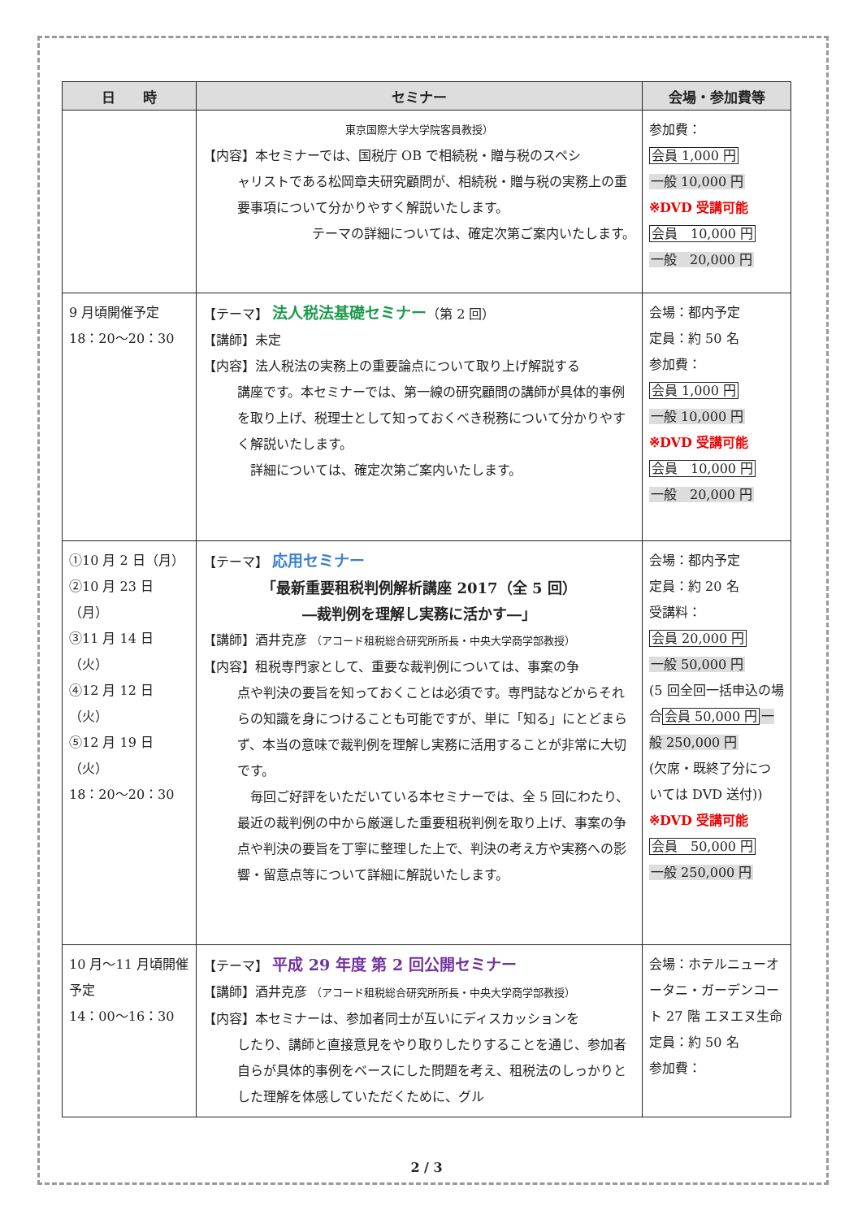| 日 時 | セミナー | 会場・参加費等 |
| --- | --- | --- |
| | 東京国際大学大学院客員教授） 【内容】本セミナーでは、国税庁 OB で相続税・贈与税のスペシ ャリストである松岡章夫研究顧問が、相続税・贈与税の実務上の重要事項について分かりやすく解説いたします。 テーマの詳細については、確定次第ご案内いたします。 | 参加費： 会員 1,000 円 一般 10,000 円 ※DVD 受講可能 会員 10,000 円 一般 20,000 円 |
| 9 月頃開催予定 18：20～20：30 | 【テーマ】 法人税法基礎セミナー （第 2 回） 【講師】未定 【内容】法人税法の実務上の重要論点について取り上げ解説する 講座です。本セミナーでは、第一線の研究顧問の講師が具体的事例を取り上げ、税理士として知っておくべき税務について分かりやすく解説いたします。 詳細については、確定次第ご案内いたします。 | 会場：都内予定 定員：約 50 名 参加費： 会員 1,000 円 一般 10,000 円 ※DVD 受講可能 会員 10,000 円 一般 20,000 円 |
| ①10 月 2 日（月） ②10 月 23 日（月） ③11 月 14 日（火） ④12 月 12 日（火） ⑤12 月 19 日（火） 18：20～20：30 | 【テーマ】 応用セミナー 「最新重要租税判例解析講座 2017（全 5 回） ―裁判例を理解し実務に活かす―」 【講師】酒井克彦 （アコード租税総合研究所所長・中央大学商学部教授） 【内容】租税専門家として、重要な裁判例については、事案の争 点や判決の要旨を知っておくことは必須です。専門誌などからそれらの知識を身につけることも可能ですが、単に「知る」にとどまらず、本当の意味で裁判例を理解し実務に活用することが非常に大切です。 毎回ご好評をいただいている本セミナーでは、全 5 回にわたり、最近の裁判例の中から厳選した重要租税判例を取り上げ、事案の争点や判決の要旨を丁寧に整理した上で、判決の考え方や実務への影響・留意点等について詳細に解説いたします。 | 会場：都内予定 定員：約 20 名 受講料： 会員 20,000 円 一般 50,000 円 (5 回全回一括申込の場合 会員 50,000 円 一般 250,000 円 (欠席・既終了分については DVD 送付)) ※DVD 受講可能 会員 50,000 円 一般 250,000 円 |
| 10 月～11 月頃開催予定 14：00～16：30 | 【テーマ】 平成 29 年度 第 2 回公開セミナー 【講師】酒井克彦 （アコード租税総合研究所所長・中央大学商学部教授） 【内容】本セミナーは、参加者同士が互いにディスカッションを したり、講師と直接意見をやり取りしたりすることを通じ、参加者自らが具体的事例をベースにした問題を考え、租税法のしっかりとした理解を体感していただくために、グル | 会場：ホテルニューオータニ・ガーデンコート 27 階 エヌエヌ生命 定員：約 50 名 参加費： |
2 / 3